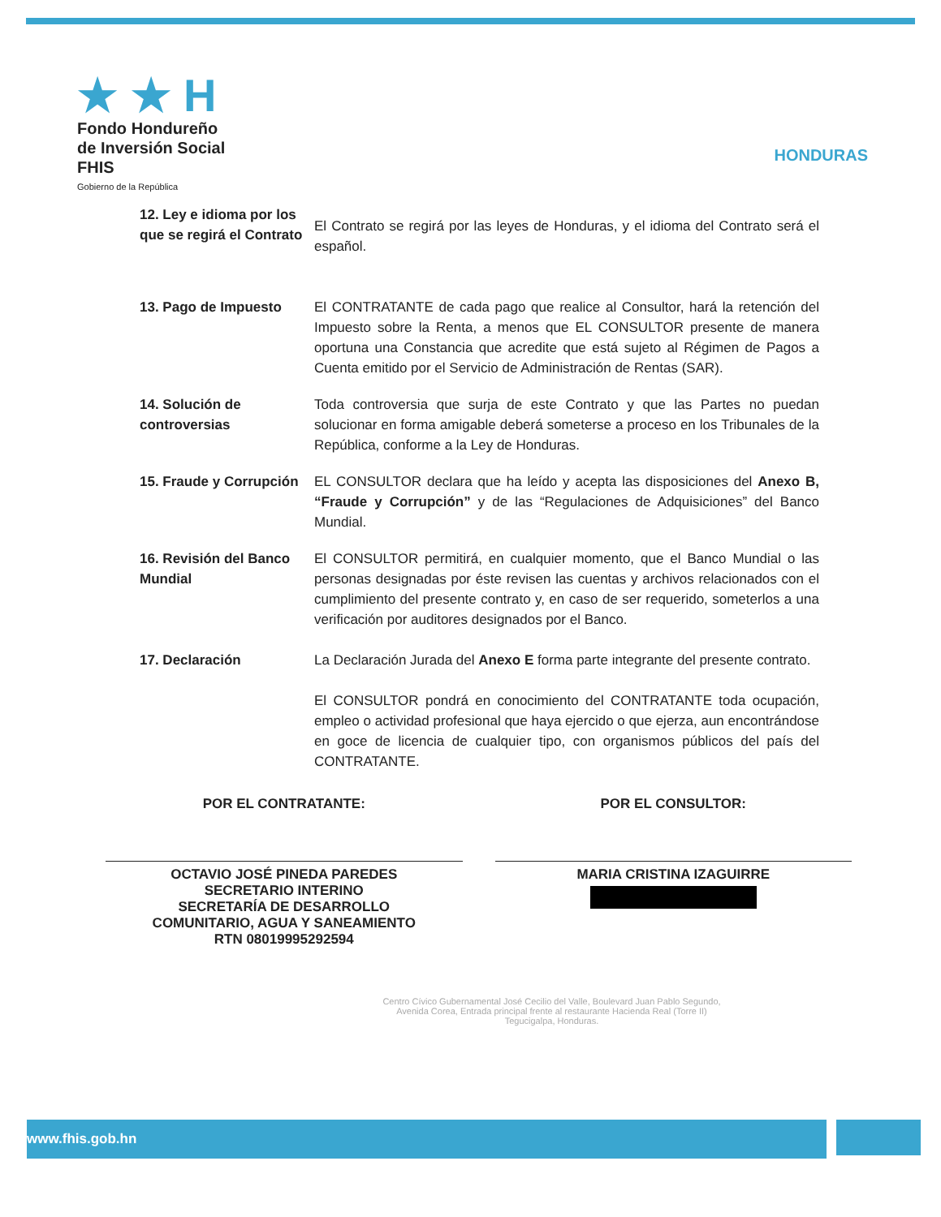★ ★ H
Fondo Hondureño
de Inversión Social
FHIS
Gobierno de la República
HONDURAS
12. Ley e idioma por los que se regirá el Contrato
El Contrato se regirá por las leyes de Honduras, y el idioma del Contrato será el español.
13. Pago de Impuesto El CONTRATANTE de cada pago que realice al Consultor, hará la retención del Impuesto sobre la Renta, a menos que EL CONSULTOR presente de manera oportuna una Constancia que acredite que está sujeto al Régimen de Pagos a Cuenta emitido por el Servicio de Administración de Rentas (SAR).
14. Solución de controversias
Toda controversia que surja de este Contrato y que las Partes no puedan solucionar en forma amigable deberá someterse a proceso en los Tribunales de la República, conforme a la Ley de Honduras.
15. Fraude y Corrupción
EL CONSULTOR declara que ha leído y acepta las disposiciones del Anexo B, “Fraude y Corrupción” y de las “Regulaciones de Adquisiciones” del Banco Mundial.
16. Revisión del Banco Mundial
El CONSULTOR permitirá, en cualquier momento, que el Banco Mundial o las personas designadas por éste revisen las cuentas y archivos relacionados con el cumplimiento del presente contrato y, en caso de ser requerido, someterlos a una verificación por auditores designados por el Banco.
17. Declaración La Declaración Jurada del Anexo E forma parte integrante del presente contrato.
El CONSULTOR pondrá en conocimiento del CONTRATANTE toda ocupación, empleo o actividad profesional que haya ejercido o que ejerza, aun encontrándose en goce de licencia de cualquier tipo, con organismos públicos del país del CONTRATANTE.
POR EL CONTRATANTE:
OCTAVIO JOSÉ PINEDA PAREDES
SECRETARIO INTERINO
SECRETARÍA DE DESARROLLO
COMUNITARIO, AGUA Y SANEAMIENTO
RTN 08019995292594
POR EL CONSULTOR:
MARIA CRISTINA IZAGUIRRE
Centro Cívico Gubernamental José Cecilio del Valle, Boulevard Juan Pablo Segundo,
Avenida Corea, Entrada principal frente al restaurante Hacienda Real (Torre II)
Tegucigalpa, Honduras.
www.fhis.gob.hn